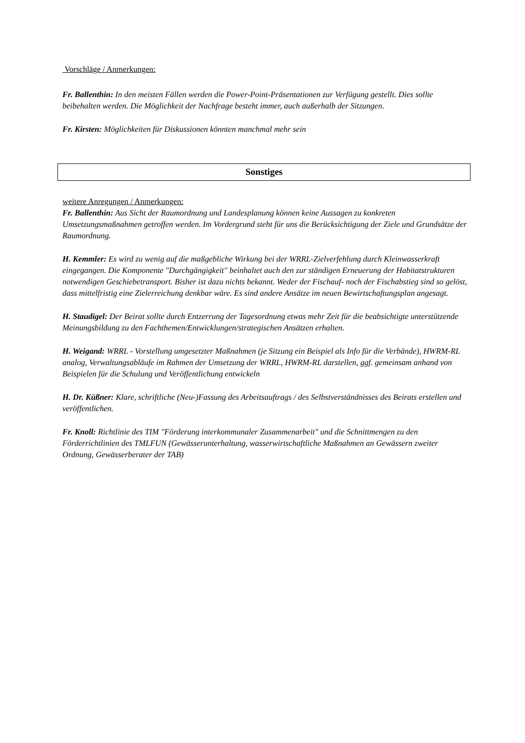Vorschläge / Anmerkungen:
Fr. Ballenthin: In den meisten Fällen werden die Power-Point-Präsentationen zur Verfügung gestellt. Dies sollte beibehalten werden. Die Möglichkeit der Nachfrage besteht immer, auch außerhalb der Sitzungen.
Fr. Kirsten: Möglichkeiten für Diskussionen könnten manchmal mehr sein
Sonstiges
weitere Anregungen / Anmerkungen:
Fr. Ballenthin: Aus Sicht der Raumordnung und Landesplanung können keine Aussagen zu konkreten Umsetzungsmaßnahmen getroffen werden. Im Vordergrund steht für uns die Berücksichtigung der Ziele und Grundsätze der Raumordnung.
H. Kemmler: Es wird zu wenig auf die maßgebliche Wirkung bei der WRRL-Zielverfehlung durch Kleinwasserkraft eingegangen. Die Komponente "Durchgängigkeit" beinhaltet auch den zur ständigen Erneuerung der Habitatstrukturen notwendigen Geschiebetransport. Bisher ist dazu nichts bekannt. Weder der Fischauf- noch der Fischabstieg sind so gelöst, dass mittelfristig eine Zielerreichung denkbar wäre. Es sind andere Ansätze im neuen Bewirtschaftungsplan angesagt.
H. Staudigel: Der Beirat sollte durch Entzerrung der Tagesordnung etwas mehr Zeit für die beabsichtigte unterstützende Meinungsbildung zu den Fachthemen/Entwicklungen/strategischen Ansätzen erhalten.
H. Weigand: WRRL - Vorstellung umgesetzter Maßnahmen (je Sitzung ein Beispiel als Info für die Verbände), HWRM-RL analog, Verwaltungsabläufe im Rahmen der Umsetzung der WRRL, HWRM-RL darstellen, ggf. gemeinsam anhand von Beispielen für die Schulung und Veröffentlichung entwickeln
H. Dr. Küßner: Klare, schriftliche (Neu-)Fassung des Arbeitsauftrags / des Selbstverständnisses des Beirats erstellen und veröffentlichen.
Fr. Knoll: Richtlinie des TIM "Förderung interkommunaler Zusammenarbeit" und die Schnittmengen zu den Förderrichtlinien des TMLFUN (Gewässerunterhaltung, wasserwirtschaftliche Maßnahmen an Gewässern zweiter Ordnung, Gewässerberater der TAB)